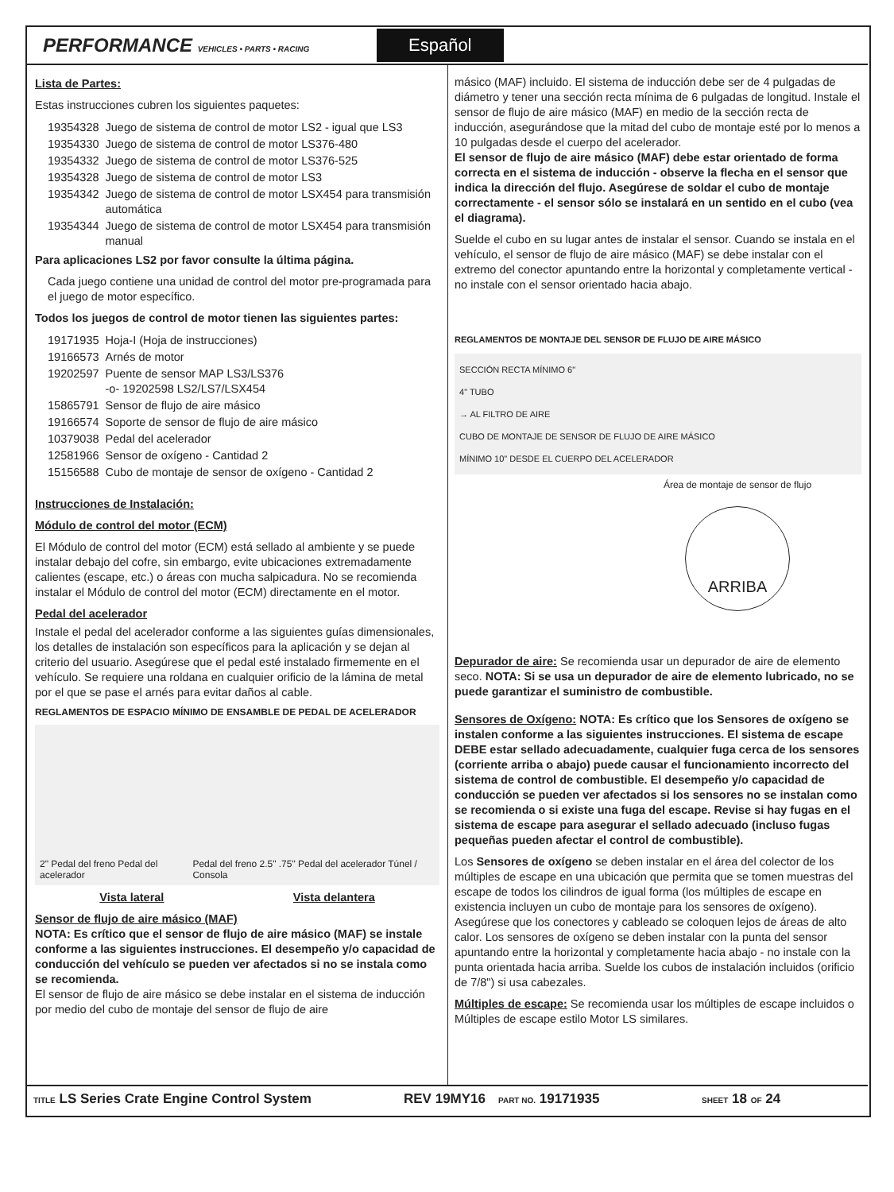PERFORMANCE VEHICLES • PARTS • RACING
Español
Lista de Partes:
Estas instrucciones cubren los siguientes paquetes:
| 19354328 | Juego de sistema de control de motor LS2 - igual que LS3 |
| 19354330 | Juego de sistema de control de motor LS376-480 |
| 19354332 | Juego de sistema de control de motor LS376-525 |
| 19354328 | Juego de sistema de control de motor LS3 |
| 19354342 | Juego de sistema de control de motor LSX454 para transmisión automática |
| 19354344 | Juego de sistema de control de motor LSX454 para transmisión manual |
Para aplicaciones LS2 por favor consulte la última página.
Cada juego contiene una unidad de control del motor pre-programada para el juego de motor específico.
Todos los juegos de control de motor tienen las siguientes partes:
| 19171935 | Hoja-I (Hoja de instrucciones) |
| 19166573 | Arnés de motor |
| 19202597 | Puente de sensor MAP LS3/LS376 -o- 19202598 LS2/LS7/LSX454 |
| 15865791 | Sensor de flujo de aire másico |
| 19166574 | Soporte de sensor de flujo de aire másico |
| 10379038 | Pedal del acelerador |
| 12581966 | Sensor de oxígeno - Cantidad 2 |
| 15156588 | Cubo de montaje de sensor de oxígeno - Cantidad 2 |
Instrucciones de Instalación:
Módulo de control del motor (ECM)
El Módulo de control del motor (ECM) está sellado al ambiente y se puede instalar debajo del cofre, sin embargo, evite ubicaciones extremadamente calientes (escape, etc.) o áreas con mucha salpicadura. No se recomienda instalar el Módulo de control del motor (ECM) directamente en el motor.
Pedal del acelerador
Instale el pedal del acelerador conforme a las siguientes guías dimensionales, los detalles de instalación son específicos para la aplicación y se dejan al criterio del usuario. Asegúrese que el pedal esté instalado firmemente en el vehículo. Se requiere una roldana en cualquier orificio de la lámina de metal por el que se pase el arnés para evitar daños al cable.
REGLAMENTOS DE ESPACIO MÍNIMO DE ENSAMBLE DE PEDAL DE ACELERADOR
2" Pedal del freno Pedal del acelerador Pedal del freno 2.5" .75" Pedal del acelerador Túnel / Consola
Vista lateral Vista delantera
Sensor de flujo de aire másico (MAF)
NOTA: Es crítico que el sensor de flujo de aire másico (MAF) se instale conforme a las siguientes instrucciones. El desempeño y/o capacidad de conducción del vehículo se pueden ver afectados si no se instala como se recomienda.
El sensor de flujo de aire másico se debe instalar en el sistema de inducción por medio del cubo de montaje del sensor de flujo de aire
másico (MAF) incluido. El sistema de inducción debe ser de 4 pulgadas de diámetro y tener una sección recta mínima de 6 pulgadas de longitud. Instale el sensor de flujo de aire másico (MAF) en medio de la sección recta de inducción, asegurándose que la mitad del cubo de montaje esté por lo menos a 10 pulgadas desde el cuerpo del acelerador.
El sensor de flujo de aire másico (MAF) debe estar orientado de forma correcta en el sistema de inducción - observe la flecha en el sensor que indica la dirección del flujo. Asegúrese de soldar el cubo de montaje correctamente - el sensor sólo se instalará en un sentido en el cubo (vea el diagrama).
Suelde el cubo en su lugar antes de instalar el sensor. Cuando se instala en el vehículo, el sensor de flujo de aire másico (MAF) se debe instalar con el extremo del conector apuntando entre la horizontal y completamente vertical - no instale con el sensor orientado hacia abajo.
REGLAMENTOS DE MONTAJE DEL SENSOR DE FLUJO DE AIRE MÁSICO
SECCIÓN RECTA MÍNIMO 6"
4" TUBO
→ AL FILTRO DE AIRE
CUBO DE MONTAJE DE SENSOR DE FLUJO DE AIRE MÁSICO
MÍNIMO 10" DESDE EL CUERPO DEL ACELERADOR
Área de montaje de sensor de flujo
ARRIBA
Depurador de aire: Se recomienda usar un depurador de aire de elemento seco. NOTA: Si se usa un depurador de aire de elemento lubricado, no se puede garantizar el suministro de combustible.
Sensores de Oxígeno: NOTA: Es crítico que los Sensores de oxígeno se instalen conforme a las siguientes instrucciones. El sistema de escape DEBE estar sellado adecuadamente, cualquier fuga cerca de los sensores (corriente arriba o abajo) puede causar el funcionamiento incorrecto del sistema de control de combustible. El desempeño y/o capacidad de conducción se pueden ver afectados si los sensores no se instalan como se recomienda o si existe una fuga del escape. Revise si hay fugas en el sistema de escape para asegurar el sellado adecuado (incluso fugas pequeñas pueden afectar el control de combustible).
Los Sensores de oxígeno se deben instalar en el área del colector de los múltiples de escape en una ubicación que permita que se tomen muestras del escape de todos los cilindros de igual forma (los múltiples de escape en existencia incluyen un cubo de montaje para los sensores de oxígeno). Asegúrese que los conectores y cableado se coloquen lejos de áreas de alto calor. Los sensores de oxígeno se deben instalar con la punta del sensor apuntando entre la horizontal y completamente hacia abajo - no instale con la punta orientada hacia arriba. Suelde los cubos de instalación incluidos (orificio de 7/8") si usa cabezales.
Múltiples de escape: Se recomienda usar los múltiples de escape incluidos o Múltiples de escape estilo Motor LS similares.
TITLE LS Series Crate Engine Control System REV 19MY16
PART NO. 19171935
SHEET 18 OF 24